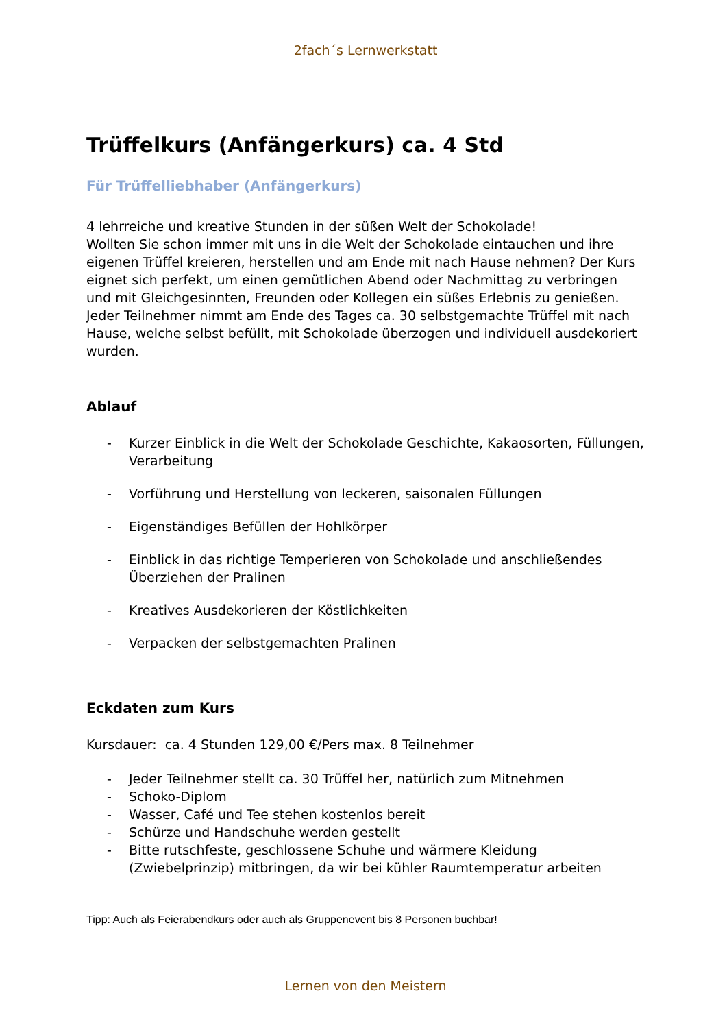2fach´s Lernwerkstatt
Trüffelkurs (Anfängerkurs) ca. 4 Std
Für Trüffelliebhaber (Anfängerkurs)
4 lehrreiche und kreative Stunden in der süßen Welt der Schokolade!
Wollten Sie schon immer mit uns in die Welt der Schokolade eintauchen und ihre eigenen Trüffel kreieren, herstellen und am Ende mit nach Hause nehmen? Der Kurs eignet sich perfekt, um einen gemütlichen Abend oder Nachmittag zu verbringen und mit Gleichgesinnten, Freunden oder Kollegen ein süßes Erlebnis zu genießen.
Jeder Teilnehmer nimmt am Ende des Tages ca. 30 selbstgemachte Trüffel mit nach Hause, welche selbst befüllt, mit Schokolade überzogen und individuell ausdekoriert wurden.
Ablauf
- Kurzer Einblick in die Welt der Schokolade Geschichte, Kakaosorten, Füllungen, Verarbeitung
- Vorführung und Herstellung von leckeren, saisonalen Füllungen
- Eigenständiges Befüllen der Hohlkörper
- Einblick in das richtige Temperieren von Schokolade und anschließendes Überziehen der Pralinen
- Kreatives Ausdekorieren der Köstlichkeiten
- Verpacken der selbstgemachten Pralinen
Eckdaten zum Kurs
Kursdauer: ca. 4 Stunden 129,00 €/Pers max. 8 Teilnehmer
- Jeder Teilnehmer stellt ca. 30 Trüffel her, natürlich zum Mitnehmen
- Schoko-Diplom
- Wasser, Café und Tee stehen kostenlos bereit
- Schürze und Handschuhe werden gestellt
- Bitte rutschfeste, geschlossene Schuhe und wärmere Kleidung (Zwiebelprinzip) mitbringen, da wir bei kühler Raumtemperatur arbeiten
Tipp: Auch als Feierabendkurs oder auch als Gruppenevent bis 8 Personen buchbar!
Lernen von den Meistern